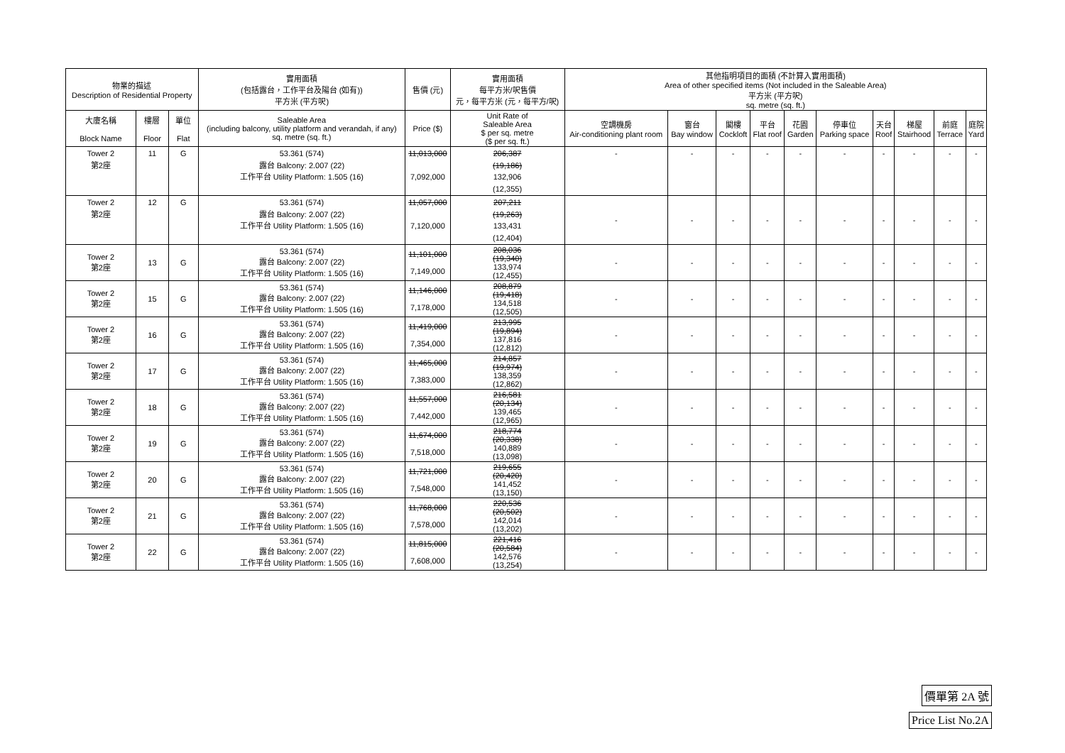| 物業的描述 Description of Residential Property | | | 實用面積 (包括露台，工作平台及陽台 (如有)) 平方米 (平方呎) | 售價 (元) | 實用面積 每平方米/呎售價 元，每平方米 (元，每平方/呎) | 其他指明項目的面積 (不計算入實用面積) Area of other specified items (Not included in the Saleable Area) 平方米 (平方呎) sq. metre (sq. ft.) | | | | | | | | | |
| --- | --- | --- | --- | --- | --- | --- | --- | --- | --- | --- | --- | --- | --- | --- | --- |
| 大廈名稱 Block Name | 樓層 Floor | 單位 Flat | Saleable Area (including balcony, utility platform and verandah, if any) sq. metre (sq. ft.) | Price ($) | Unit Rate of Saleable Area $ per sq. metre ($ per sq. ft.) | 空調機房 Air-conditioning plant room | 窗台 Bay window | 閣樓 Cockloft | 平台 Flat roof | 花園 Garden | 停車位 Parking space | 天台 Roof | 梯屋 Stairhood | 前庭 Terrace | 庭院 Yard |
| Tower 2 第2座 | 11 | G | 53.361 (574) 露台 Balcony: 2.007 (22) 工作平台 Utility Platform: 1.505 (16) | 11,013,000 7,092,000 | 206,387 (19,186) 132,906 (12,355) | - | - | - | - | - | - | - | - | - | - |
| Tower 2 第2座 | 12 | G | 53.361 (574) 露台 Balcony: 2.007 (22) 工作平台 Utility Platform: 1.505 (16) | 11,057,000 7,120,000 | 207,211 (19,263) 133,431 (12,404) | - | - | - | - | - | - | - | - | - | - |
| Tower 2 第2座 | 13 | G | 53.361 (574) 露台 Balcony: 2.007 (22) 工作平台 Utility Platform: 1.505 (16) | 11,101,000 7,149,000 | 208,036 (19,340) 133,974 (12,455) | - | - | - | - | - | - | - | - | - | - |
| Tower 2 第2座 | 15 | G | 53.361 (574) 露台 Balcony: 2.007 (22) 工作平台 Utility Platform: 1.505 (16) | 11,146,000 7,178,000 | 208,879 (19,418) 134,518 (12,505) | - | - | - | - | - | - | - | - | - | - |
| Tower 2 第2座 | 16 | G | 53.361 (574) 露台 Balcony: 2.007 (22) 工作平台 Utility Platform: 1.505 (16) | 11,419,000 7,354,000 | 213,995 (19,894) 137,816 (12,812) | - | - | - | - | - | - | - | - | - | - |
| Tower 2 第2座 | 17 | G | 53.361 (574) 露台 Balcony: 2.007 (22) 工作平台 Utility Platform: 1.505 (16) | 11,465,000 7,383,000 | 214,857 (19,974) 138,359 (12,862) | - | - | - | - | - | - | - | - | - | - |
| Tower 2 第2座 | 18 | G | 53.361 (574) 露台 Balcony: 2.007 (22) 工作平台 Utility Platform: 1.505 (16) | 11,557,000 7,442,000 | 216,581 (20,134) 139,465 (12,965) | - | - | - | - | - | - | - | - | - | - |
| Tower 2 第2座 | 19 | G | 53.361 (574) 露台 Balcony: 2.007 (22) 工作平台 Utility Platform: 1.505 (16) | 11,674,000 7,518,000 | 218,774 (20,338) 140,889 (13,098) | - | - | - | - | - | - | - | - | - | - |
| Tower 2 第2座 | 20 | G | 53.361 (574) 露台 Balcony: 2.007 (22) 工作平台 Utility Platform: 1.505 (16) | 11,721,000 7,548,000 | 219,655 (20,420) 141,452 (13,150) | - | - | - | - | - | - | - | - | - | - |
| Tower 2 第2座 | 21 | G | 53.361 (574) 露台 Balcony: 2.007 (22) 工作平台 Utility Platform: 1.505 (16) | 11,768,000 7,578,000 | 220,536 (20,502) 142,014 (13,202) | - | - | - | - | - | - | - | - | - | - |
| Tower 2 第2座 | 22 | G | 53.361 (574) 露台 Balcony: 2.007 (22) 工作平台 Utility Platform: 1.505 (16) | 11,815,000 7,608,000 | 221,416 (20,584) 142,576 (13,254) | - | - | - | - | - | - | - | - | - | - |
價單第 2A 號
Price List No.2A